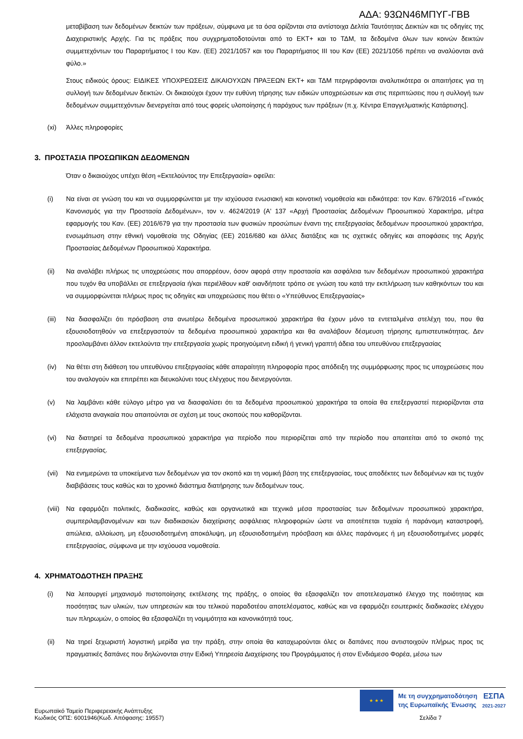ΑΔΑ: 93ΩΝ46ΜΠΥΓ-ΓΒΒ
μεταβίβαση των δεδομένων δεικτών των πράξεων, σύμφωνα με τα όσα ορίζονται στα αντίστοιχα Δελτία Ταυτότητας Δεικτών και τις οδηγίες της Διαχειριστικής Αρχής. Για τις πράξεις που συγχρηματοδοτούνται από το ΕΚΤ+ και το ΤΔΜ, τα δεδομένα όλων των κοινών δεικτών συμμετεχόντων του Παραρτήματος Ι του Καν. (ΕΕ) 2021/1057 και του Παραρτήματος ΙΙΙ του Καν (ΕΕ) 2021/1056 πρέπει να αναλύονται ανά φύλο.»
Στους ειδικούς όρους: ΕΙΔΙΚΕΣ ΥΠΟΧΡΕΩΣΕΙΣ ΔΙΚΑΙΟΥΧΩΝ ΠΡΑΞΕΩΝ ΕΚΤ+ και ΤΔΜ περιγράφονται αναλυτικότερα οι απαιτήσεις για τη συλλογή των δεδομένων δεικτών. Οι δικαιούχοι έχουν την ευθύνη τήρησης των ειδικών υποχρεώσεων και στις περιπτώσεις που η συλλογή των δεδομένων συμμετεχόντων διενεργείται από τους φορείς υλοποίησης ή παρόχους των πράξεων (π.χ. Κέντρα Επαγγελματικής Κατάρτισης].
(xi) Άλλες πληροφορίες
3. ΠΡΟΣΤΑΣΙΑ ΠΡΟΣΩΠΙΚΩΝ ΔΕΔΟΜΕΝΩΝ
Όταν ο δικαιούχος υπέχει θέση «Εκτελούντος την Επεξεργασία» οφείλει:
(i) Να είναι σε γνώση του και να συμμορφώνεται με την ισχύουσα ενωσιακή και κοινοτική νομοθεσία και ειδικότερα: τον Καν. 679/2016 «Γενικός Κανονισμός για την Προστασία Δεδομένων», τον ν. 4624/2019 (Α' 137 «Αρχή Προστασίας Δεδομένων Προσωπικού Χαρακτήρα, μέτρα εφαρμογής του Καν. (ΕΕ) 2016/679 για την προστασία των φυσικών προσώπων έναντι της επεξεργασίας δεδομένων προσωπικού χαρακτήρα, ενσωμάτωση στην εθνική νομοθεσία της Οδηγίας (ΕΕ) 2016/680 και άλλες διατάξεις και τις σχετικές οδηγίες και αποφάσεις της Αρχής Προστασίας Δεδομένων Προσωπικού Χαρακτήρα.
(ii) Να αναλάβει πλήρως τις υποχρεώσεις που απορρέουν, όσον αφορά στην προστασία και ασφάλεια των δεδομένων προσωπικού χαρακτήρα που τυχόν θα υποβάλλει σε επεξεργασία ή/και περιέλθουν καθ' οιανδήποτε τρόπο σε γνώση του κατά την εκπλήρωση των καθηκόντων του και να συμμορφώνεται πλήρως προς τις οδηγίες και υποχρεώσεις που θέτει ο «Υπεύθυνος Επεξεργασίας»
(iii) Να διασφαλίζει ότι πρόσβαση στα ανωτέρω δεδομένα προσωπικού χαρακτήρα θα έχουν μόνο τα εντεταλμένα στελέχη του, που θα εξουσιοδοτηθούν να επεξεργαστούν τα δεδομένα προσωπικού χαρακτήρα και θα αναλάβουν δέσμευση τήρησης εμπιστευτικότητας. Δεν προσλαμβάνει άλλον εκτελούντα την επεξεργασία χωρίς προηγούμενη ειδική ή γενική γραπτή άδεια του υπευθύνου επεξεργασίας
(iv) Να θέτει στη διάθεση του υπευθύνου επεξεργασίας κάθε απαραίτητη πληροφορία προς απόδειξη της συμμόρφωσης προς τις υποχρεώσεις που του αναλογούν και επιτρέπει και διευκολύνει τους ελέγχους που διενεργούνται.
(v) Να λαμβάνει κάθε εύλογο μέτρο για να διασφαλίσει ότι τα δεδομένα προσωπικού χαρακτήρα τα οποία θα επεξεργαστεί περιορίζονται στα ελάχιστα αναγκαία που απαιτούνται σε σχέση με τους σκοπούς που καθορίζονται.
(vi) Να διατηρεί τα δεδομένα προσωπικού χαρακτήρα για περίοδο που περιορίζεται από την περίοδο που απαιτείται από το σκοπό της επεξεργασίας.
(vii) Να ενημερώνει τα υποκείμενα των δεδομένων για τον σκοπό και τη νομική βάση της επεξεργασίας, τους αποδέκτες των δεδομένων και τις τυχόν διαβιβάσεις τους καθώς και το χρονικό διάστημα διατήρησης των δεδομένων τους.
(viii) Να εφαρμόζει πολιτικές, διαδικασίες, καθώς και οργανωτικά και τεχνικά μέσα προστασίας των δεδομένων προσωπικού χαρακτήρα, συμπεριλαμβανομένων και των διαδικασιών διαχείρισης ασφάλειας πληροφοριών ώστε να αποτέπεται τυχαία ή παράνομη καταστροφή, απώλεια, αλλοίωση, μη εξουσιοδοτημένη αποκάλυψη, μη εξουσιοδοτημένη πρόσβαση και άλλες παράνομες ή μη εξουσιοδοτημένες μορφές επεξεργασίας, σύμφωνα με την ισχύουσα νομοθεσία.
4. ΧΡΗΜΑΤΟΔΟΤΗΣΗ ΠΡΑΞΗΣ
(i) Να λειτουργεί μηχανισμό πιστοποίησης εκτέλεσης της πράξης, ο οποίος θα εξασφαλίζει τον αποτελεσματικό έλεγχο της ποιότητας και ποσότητας των υλικών, των υπηρεσιών και του τελικού παραδοτέου αποτελέσματος, καθώς και να εφαρμόζει εσωτερικές διαδικασίες ελέγχου των πληρωμών, ο οποίος θα εξασφαλίζει τη νομιμότητα και κανονικότητά τους.
(ii) Να τηρεί ξεχωριστή λογιστική μερίδα για την πράξη, στην οποία θα καταχωρούνται όλες οι δαπάνες που αντιστοιχούν πλήρως προς τις πραγματικές δαπάνες που δηλώνονται στην Ειδική Υπηρεσία Διαχείρισης του Προγράμματος ή στον Ενδιάμεσο Φορέα, μέσω των
★ ★ ★
Με τη συγχρηματοδότηση
της Ευρωπαϊκής Ένωσης
ΕΣΠΑ
2021-2027
Ευρωπαϊκό Ταμείο Περιφερειακής Ανάπτυξης
Κωδικός ΟΠΣ: 6001946(Κωδ. Απόφασης: 19557)
Σελίδα 7